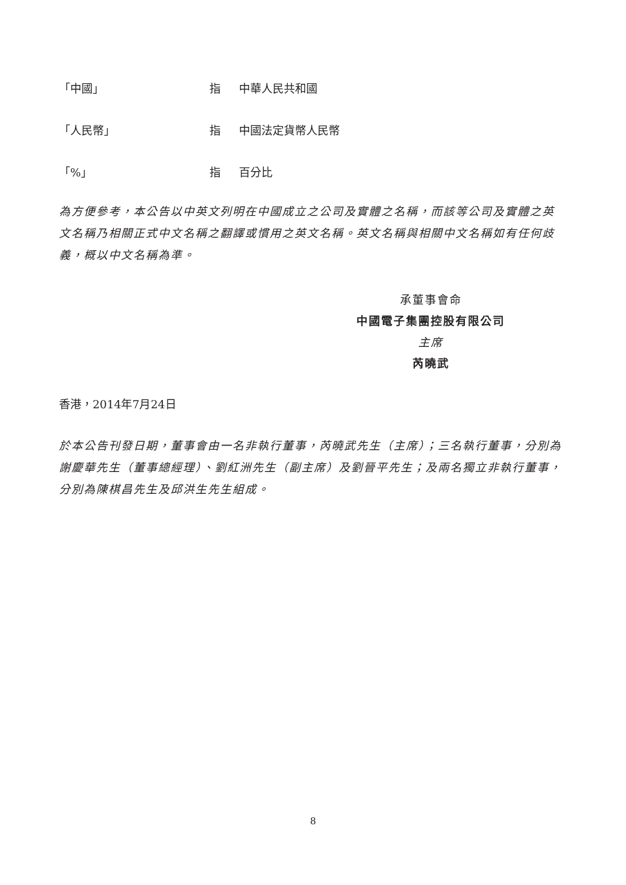「中國」 指 中華人民共和國
「人民幣」 指 中國法定貨幣人民幣
「%」 指 百分比
為方便參考，本公告以中英文列明在中國成立之公司及實體之名稱，而該等公司及實體之英文名稱乃相關正式中文名稱之翻譯或慣用之英文名稱。英文名稱與相關中文名稱如有任何歧義，概以中文名稱為準。
承董事會命
中國電子集團控股有限公司
主席
芮曉武
香港，2014年7月24日
於本公告刊發日期，董事會由一名非執行董事，芮曉武先生（主席）；三名執行董事，分別為謝慶華先生（董事總經理）、劉紅洲先生（副主席）及劉晉平先生；及兩名獨立非執行董事，分別為陳棋昌先生及邱洪生先生組成。
8